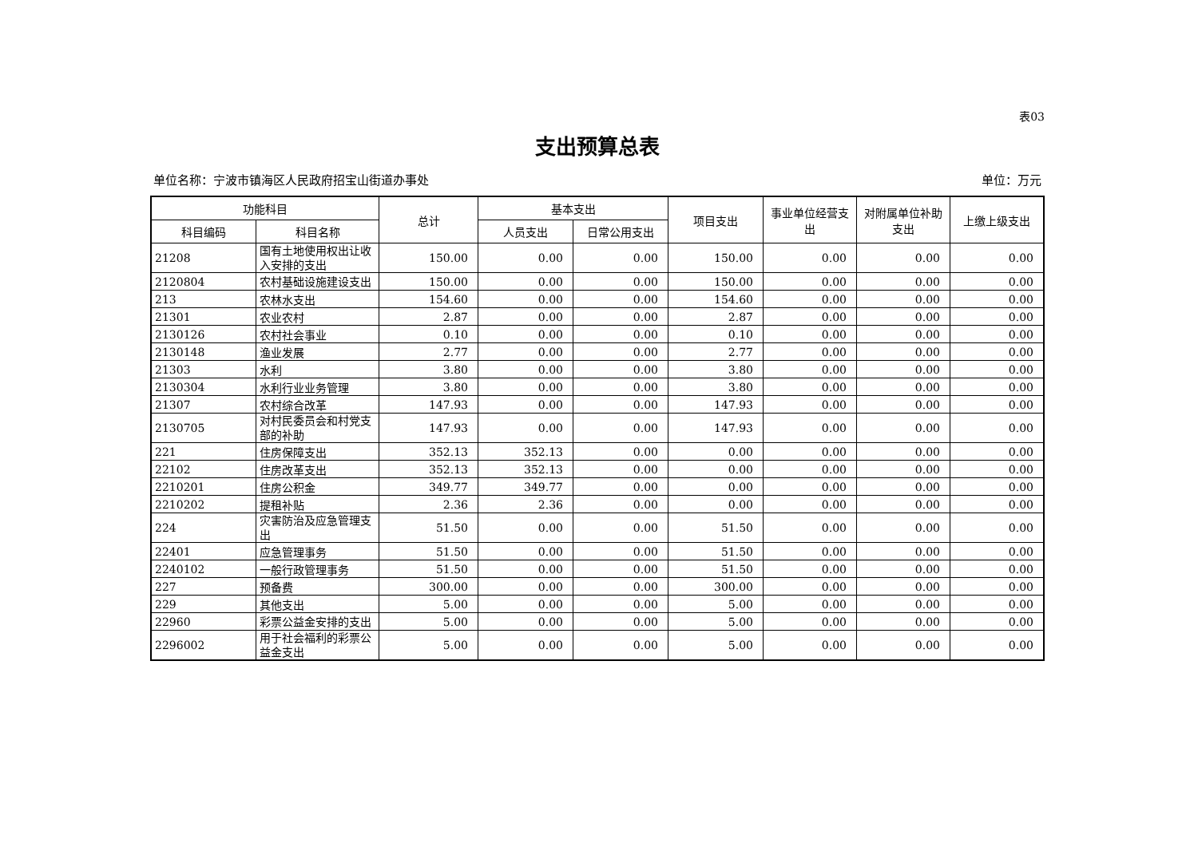表03
支出预算总表
单位名称：宁波市镇海区人民政府招宝山街道办事处 单位：万元
| 功能科目 | | 总计 | 基本支出 | | 项目支出 | 事业单位经营支出 | 对附属单位补助支出 | 上缴上级支出 |
| --- | --- | --- | --- | --- | --- | --- | --- | --- |
| 科目编码 | 科目名称 | | 人员支出 | 日常公用支出 | | | | |
| 21208 | 国有土地使用权出让收入安排的支出 | 150.00 | 0.00 | 0.00 | 150.00 | 0.00 | 0.00 | 0.00 |
| 2120804 | 农村基础设施建设支出 | 150.00 | 0.00 | 0.00 | 150.00 | 0.00 | 0.00 | 0.00 |
| 213 | 农林水支出 | 154.60 | 0.00 | 0.00 | 154.60 | 0.00 | 0.00 | 0.00 |
| 21301 | 农业农村 | 2.87 | 0.00 | 0.00 | 2.87 | 0.00 | 0.00 | 0.00 |
| 2130126 | 农村社会事业 | 0.10 | 0.00 | 0.00 | 0.10 | 0.00 | 0.00 | 0.00 |
| 2130148 | 渔业发展 | 2.77 | 0.00 | 0.00 | 2.77 | 0.00 | 0.00 | 0.00 |
| 21303 | 水利 | 3.80 | 0.00 | 0.00 | 3.80 | 0.00 | 0.00 | 0.00 |
| 2130304 | 水利行业业务管理 | 3.80 | 0.00 | 0.00 | 3.80 | 0.00 | 0.00 | 0.00 |
| 21307 | 农村综合改革 | 147.93 | 0.00 | 0.00 | 147.93 | 0.00 | 0.00 | 0.00 |
| 2130705 | 对村民委员会和村党支部的补助 | 147.93 | 0.00 | 0.00 | 147.93 | 0.00 | 0.00 | 0.00 |
| 221 | 住房保障支出 | 352.13 | 352.13 | 0.00 | 0.00 | 0.00 | 0.00 | 0.00 |
| 22102 | 住房改革支出 | 352.13 | 352.13 | 0.00 | 0.00 | 0.00 | 0.00 | 0.00 |
| 2210201 | 住房公积金 | 349.77 | 349.77 | 0.00 | 0.00 | 0.00 | 0.00 | 0.00 |
| 2210202 | 提租补贴 | 2.36 | 2.36 | 0.00 | 0.00 | 0.00 | 0.00 | 0.00 |
| 224 | 灾害防治及应急管理支出 | 51.50 | 0.00 | 0.00 | 51.50 | 0.00 | 0.00 | 0.00 |
| 22401 | 应急管理事务 | 51.50 | 0.00 | 0.00 | 51.50 | 0.00 | 0.00 | 0.00 |
| 2240102 | 一般行政管理事务 | 51.50 | 0.00 | 0.00 | 51.50 | 0.00 | 0.00 | 0.00 |
| 227 | 预备费 | 300.00 | 0.00 | 0.00 | 300.00 | 0.00 | 0.00 | 0.00 |
| 229 | 其他支出 | 5.00 | 0.00 | 0.00 | 5.00 | 0.00 | 0.00 | 0.00 |
| 22960 | 彩票公益金安排的支出 | 5.00 | 0.00 | 0.00 | 5.00 | 0.00 | 0.00 | 0.00 |
| 2296002 | 用于社会福利的彩票公益金支出 | 5.00 | 0.00 | 0.00 | 5.00 | 0.00 | 0.00 | 0.00 |